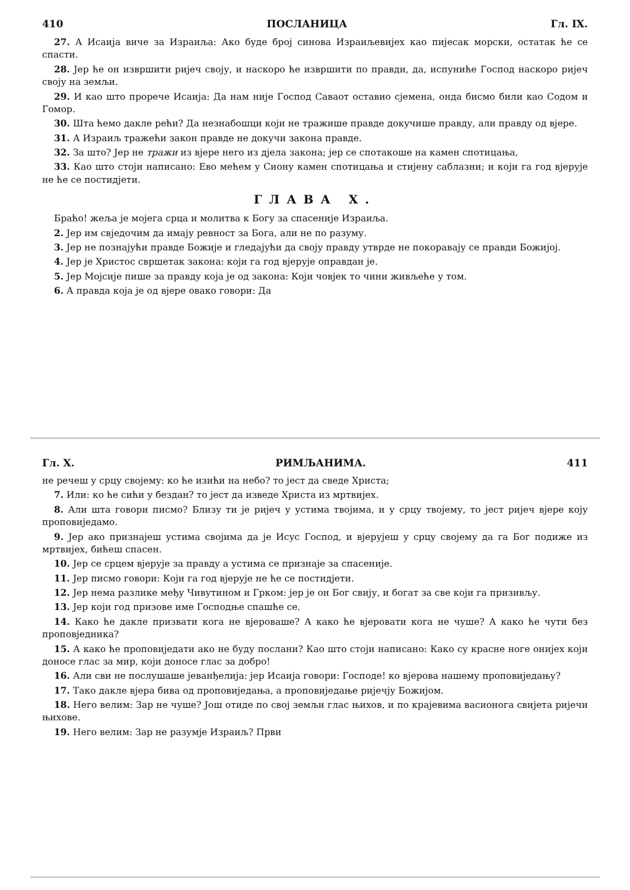410 ПОСЛАНИЦА Гл. IX.
27. А Исаија виче за Израиља: Ако буде број синова Израиљевијех као пијесак морски, остатак ће се спасти.
28. Јер ће он извршити ријеч своју, и наскоро ће извршити по правди, да, испуниће Господ наскоро ријеч своју на земљи.
29. И као што прорече Исаија: Да нам није Господ Саваот оставио сјемена, онда бисмо били као Содом и Гомор.
30. Шта ћемо дакле рећи? Да незнабошци који не тражише правде докучише правду, али правду од вјере.
31. А Израиљ тражећи закон правде не докучи закона правде.
32. За што? Јер не тражи из вјере него из дјела закона; јер се спотакоше на камен спотицања,
33. Као што стоји написано: Ево мећем у Сиону камен спотицања и стијену саблазни; и који га год вјерује не ће се постидјети.
ГЛАВА X.
Браћо! жеља је мојега срца и молитва к Богу за спасеније Израиља.
2. Јер им свједочим да имају ревност за Бога, али не по разуму.
3. Јер не познајући правде Божије и гледајући да своју правду утврде не покоравају се правди Божијој.
4. Јер је Христос свршетак закона: који га год вјерује оправдан је.
5. Јер Мојсије пише за правду која је од закона: Који човјек то чини живљеће у том.
6. А правда која је од вјере овако говори: Да
Гл. X. РИМЉАНИМА. 411
не речеш у срцу својему: ко ће изићи на небо? то јест да сведе Христа;
7. Или: ко ће сићи у бездан? то јест да изведе Христа из мртвијех.
8. Али шта говори писмо? Близу ти је ријеч у устима твојима, и у срцу твојему, то јест ријеч вјере коју проповиједамо.
9. Јер ако признајеш устима својима да је Исус Господ, и вјерујеш у срцу својему да га Бог подиже из мртвијех, бићеш спасен.
10. Јер се срцем вјерује за правду а устима се признаје за спасеније.
11. Јер писмо говори: Који га год вјерује не ће се постидјети.
12. Јер нема разлике међу Чивутином и Грком: јер је он Бог свију, и богат за све који га призивљу.
13. Јер који год призове име Господње спашће се.
14. Како ће дакле призвати кога не вјероваше? А како ће вјеровати кога не чуше? А како ће чути без проповједника?
15. А како ће проповиједати ако не буду послани? Као што стоји написано: Како су красне ноге онијех који доносе глас за мир, који доносе глас за добро!
16. Али сви не послушаше јеванђелија: јер Исаија говори: Господе! ко вјерова нашему проповиједању?
17. Тако дакле вјера бива од проповиједања, а проповиједање ријечју Божијом.
18. Него велим: Зар не чуше? Још отиде по свој земљи глас њихов, и по крајевима васионога свијета ријечи њихове.
19. Него велим: Зар не разумје Израиљ? Први